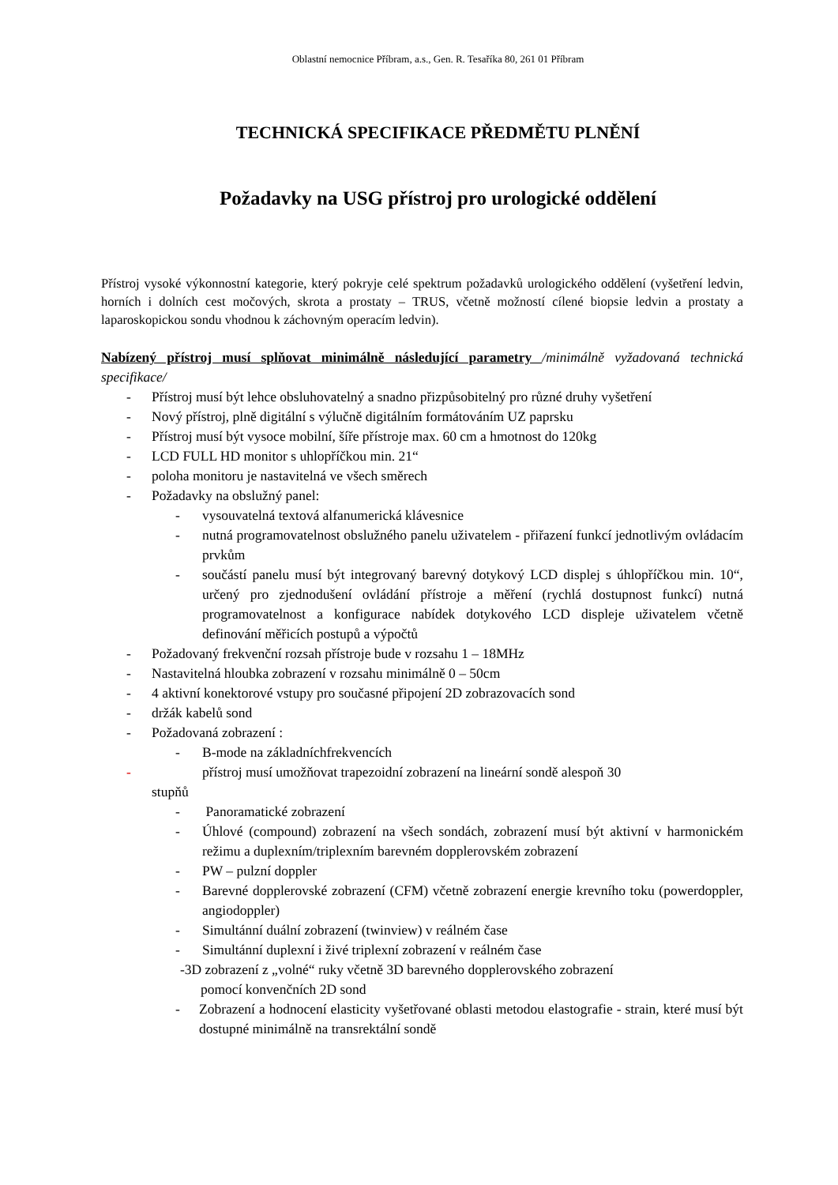Oblastní nemocnice Příbram, a.s., Gen. R. Tesaříka 80, 261 01 Příbram
TECHNICKÁ SPECIFIKACE PŘEDMĚTU PLNĚNÍ
Požadavky na USG přístroj pro urologické oddělení
Přístroj vysoké výkonnostní kategorie, který pokryje celé spektrum požadavků urologického oddělení (vyšetření ledvin, horních i dolních cest močových, skrota a prostaty – TRUS, včetně možností cílené biopsie ledvin a prostaty a laparoskopickou sondu vhodnou k záchovným operacím ledvin).
Nabízený přístroj musí splňovat minimálně následující parametry /minimálně vyžadovaná technická specifikace/
- Přístroj musí být lehce obsluhovatelný a snadno přizpůsobitelný pro různé druhy vyšetření
- Nový přístroj, plně digitální s výlučně digitálním formátováním UZ paprsku
- Přístroj musí být vysoce mobilní, šíře přístroje max. 60 cm a hmotnost do 120kg
- LCD FULL HD monitor s uhlopříčkou min. 21“
- poloha monitoru je nastavitelná ve všech směrech
- Požadavky na obslužný panel:
- vysouvatelná textová alfanumerická klávesnice
- nutná programovatelnost obslužného panelu uživatelem - přiřazení funkcí jednotlivým ovládacím prvkům
- součástí panelu musí být integrovaný barevný dotykový LCD displej s úhlopříčkou min. 10“, určený pro zjednodušení ovládání přístroje a měření (rychlá dostupnost funkcí) nutná programovatelnost a konfigurace nabídek dotykového LCD displeje uživatelem včetně definování měřicích postupů a výpočtů
- Požadovaný frekvenční rozsah přístroje bude v rozsahu 1 – 18MHz
- Nastavitelná hloubka zobrazení v rozsahu minimálně 0 – 50cm
- 4 aktivní konektorové vstupy pro současné připojení 2D zobrazovacích sond
- držák kabelů sond
- Požadovaná zobrazení :
- B-mode na základníchfrekvencích
- přístroj musí umožňovat trapezoidní zobrazení na lineární sondě alespoň 30
stupňů
- Panoramatické zobrazení
- Úhlové (compound) zobrazení na všech sondách, zobrazení musí být aktivní v harmonickém režimu a duplexním/triplexním barevném dopplerovském zobrazení
- PW – pulzní doppler
- Barevné dopplerovské zobrazení (CFM) včetně zobrazení energie krevního toku (powerdoppler, angiodoppler)
- Simultánní duální zobrazení (twinview) v reálném čase
- Simultánní duplexní i živé triplexní zobrazení v reálném čase
-3D zobrazení z „volné“ ruky včetně 3D barevného dopplerovského zobrazení
pomocí konvenčních 2D sond
- Zobrazení a hodnocení elasticity vyšetřované oblasti metodou elastografie - strain, které musí být dostupné minimálně na transrektální sondě